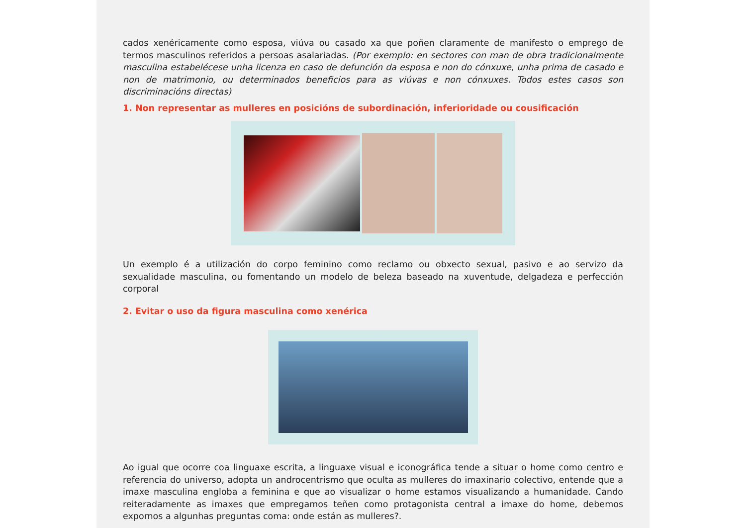cados xenéricamente como esposa, viúva ou casado xa que poñen claramente de manifesto o emprego de termos masculinos referidos a persoas asalariadas. (Por exemplo: en sectores con man de obra tradicionalmente masculina estabelécese unha licenza en caso de defunción da esposa e non do cónxuxe, unha prima de casado e non de matrimonio, ou determinados beneficios para as viúvas e non cónxuxes. Todos estes casos son discriminacións directas)
1. Non representar as mulleres en posicións de subordinación, inferioridade ou cousificación
Un exemplo é a utilización do corpo feminino como reclamo ou obxecto sexual, pasivo e ao servizo da sexualidade masculina, ou fomentando un modelo de beleza baseado na xuventude, delgadeza e perfección corporal
2. Evitar o uso da figura masculina como xenérica
Ao igual que ocorre coa linguaxe escrita, a linguaxe visual e iconográfica tende a situar o home como centro e referencia do universo, adopta un androcentrismo que oculta as mulleres do imaxinario colectivo, entende que a imaxe masculina engloba a feminina e que ao visualizar o home estamos visualizando a humanidade. Cando reiteradamente as imaxes que empregamos teñen como protagonista central a imaxe do home, debemos expornos a algunhas preguntas coma: onde están as mulleres?.